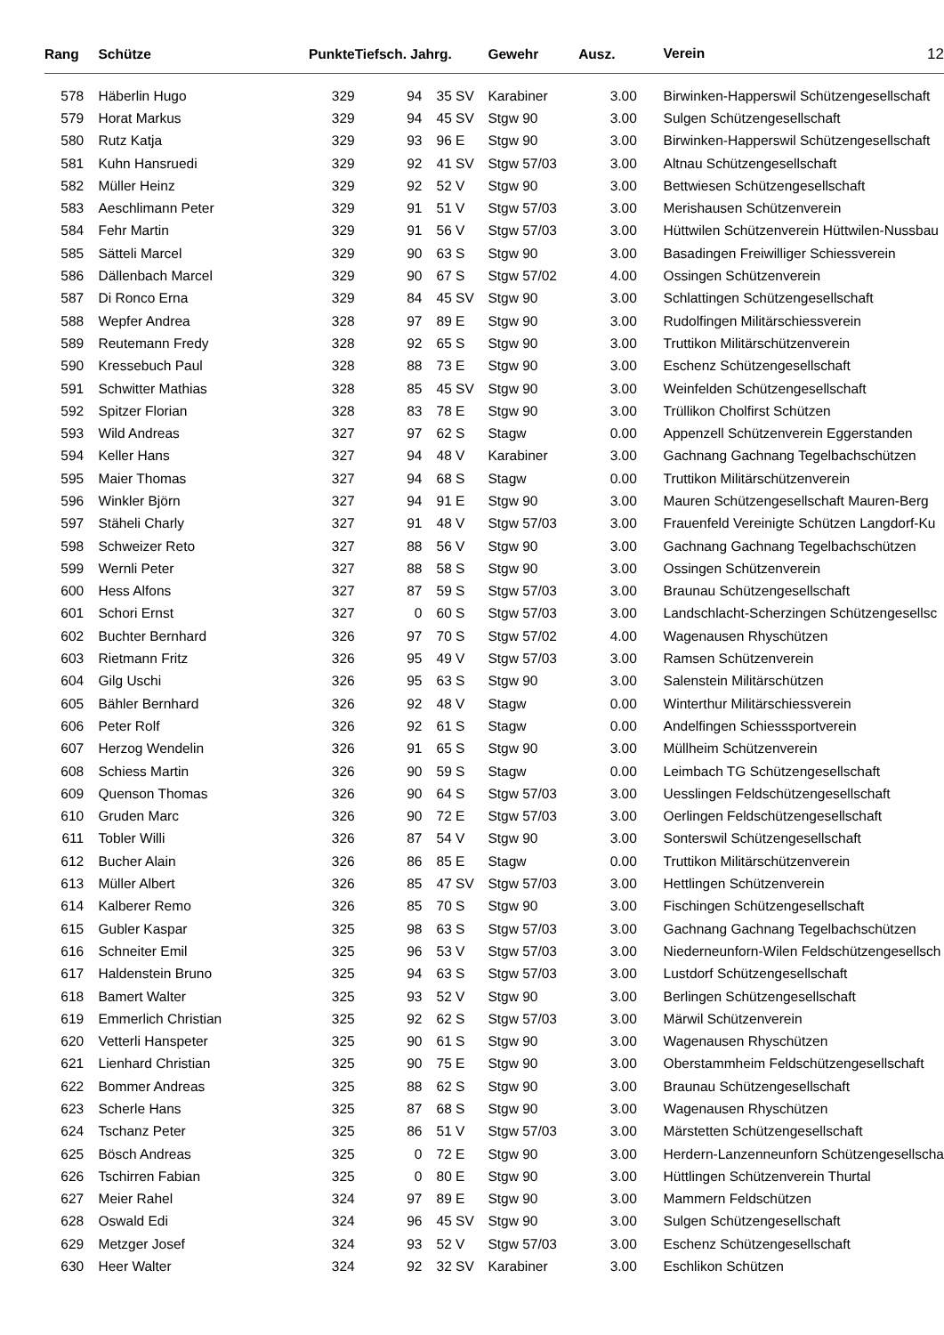| Rang | | Schütze | Punkte | Tiefsch. Jahrg. | | | Gewehr | Ausz. | | Verein 12 |
| --- | --- | --- | --- | --- | --- | --- | --- | --- | --- | --- |
| 578 | | Häberlin Hugo | 329 | 94 | 35 | SV | Karabiner | 3.00 | | Birwinken-Happerswil Schützengesellschaft |
| 579 | | Horat Markus | 329 | 94 | 45 | SV | Stgw 90 | 3.00 | | Sulgen Schützengesellschaft |
| 580 | | Rutz Katja | 329 | 93 | 96 | E | Stgw 90 | 3.00 | | Birwinken-Happerswil Schützengesellschaft |
| 581 | | Kuhn Hansruedi | 329 | 92 | 41 | SV | Stgw 57/03 | 3.00 | | Altnau Schützengesellschaft |
| 582 | | Müller Heinz | 329 | 92 | 52 | V | Stgw 90 | 3.00 | | Bettwiesen Schützengesellschaft |
| 583 | | Aeschlimann Peter | 329 | 91 | 51 | V | Stgw 57/03 | 3.00 | | Merishausen Schützenverein |
| 584 | | Fehr Martin | 329 | 91 | 56 | V | Stgw 57/03 | 3.00 | | Hüttwilen Schützenverein Hüttwilen-Nussbau |
| 585 | | Sätteli Marcel | 329 | 90 | 63 | S | Stgw 90 | 3.00 | | Basadingen Freiwilliger Schiessverein |
| 586 | | Dällenbach Marcel | 329 | 90 | 67 | S | Stgw 57/02 | 4.00 | | Ossingen Schützenverein |
| 587 | | Di Ronco Erna | 329 | 84 | 45 | SV | Stgw 90 | 3.00 | | Schlattingen Schützengesellschaft |
| 588 | | Wepfer Andrea | 328 | 97 | 89 | E | Stgw 90 | 3.00 | | Rudolfingen Militärschiessverein |
| 589 | | Reutemann Fredy | 328 | 92 | 65 | S | Stgw 90 | 3.00 | | Truttikon Militärschützenverein |
| 590 | | Kressebuch Paul | 328 | 88 | 73 | E | Stgw 90 | 3.00 | | Eschenz Schützengesellschaft |
| 591 | | Schwitter Mathias | 328 | 85 | 45 | SV | Stgw 90 | 3.00 | | Weinfelden Schützengesellschaft |
| 592 | | Spitzer Florian | 328 | 83 | 78 | E | Stgw 90 | 3.00 | | Trüllikon Cholfirst Schützen |
| 593 | | Wild Andreas | 327 | 97 | 62 | S | Stagw | 0.00 | | Appenzell Schützenverein Eggerstanden |
| 594 | | Keller Hans | 327 | 94 | 48 | V | Karabiner | 3.00 | | Gachnang Gachnang Tegelbachschützen |
| 595 | | Maier Thomas | 327 | 94 | 68 | S | Stagw | 0.00 | | Truttikon Militärschützenverein |
| 596 | | Winkler Björn | 327 | 94 | 91 | E | Stgw 90 | 3.00 | | Mauren Schützengesellschaft Mauren-Berg |
| 597 | | Stäheli Charly | 327 | 91 | 48 | V | Stgw 57/03 | 3.00 | | Frauenfeld Vereinigte Schützen Langdorf-Ku |
| 598 | | Schweizer Reto | 327 | 88 | 56 | V | Stgw 90 | 3.00 | | Gachnang Gachnang Tegelbachschützen |
| 599 | | Wernli Peter | 327 | 88 | 58 | S | Stgw 90 | 3.00 | | Ossingen Schützenverein |
| 600 | | Hess Alfons | 327 | 87 | 59 | S | Stgw 57/03 | 3.00 | | Braunau Schützengesellschaft |
| 601 | | Schori Ernst | 327 | 0 | 60 | S | Stgw 57/03 | 3.00 | | Landschlacht-Scherzingen Schützengesellsc |
| 602 | | Buchter Bernhard | 326 | 97 | 70 | S | Stgw 57/02 | 4.00 | | Wagenausen Rhyschützen |
| 603 | | Rietmann Fritz | 326 | 95 | 49 | V | Stgw 57/03 | 3.00 | | Ramsen Schützenverein |
| 604 | | Gilg Uschi | 326 | 95 | 63 | S | Stgw 90 | 3.00 | | Salenstein Militärschützen |
| 605 | | Bähler Bernhard | 326 | 92 | 48 | V | Stagw | 0.00 | | Winterthur Militärschiessverein |
| 606 | | Peter Rolf | 326 | 92 | 61 | S | Stagw | 0.00 | | Andelfingen Schiesssportverein |
| 607 | | Herzog Wendelin | 326 | 91 | 65 | S | Stgw 90 | 3.00 | | Müllheim Schützenverein |
| 608 | | Schiess Martin | 326 | 90 | 59 | S | Stagw | 0.00 | | Leimbach TG Schützengesellschaft |
| 609 | | Quenson Thomas | 326 | 90 | 64 | S | Stgw 57/03 | 3.00 | | Uesslingen Feldschützengesellschaft |
| 610 | | Gruden Marc | 326 | 90 | 72 | E | Stgw 57/03 | 3.00 | | Oerlingen Feldschützengesellschaft |
| 611 | | Tobler Willi | 326 | 87 | 54 | V | Stgw 90 | 3.00 | | Sonterswil Schützengesellschaft |
| 612 | | Bucher Alain | 326 | 86 | 85 | E | Stagw | 0.00 | | Truttikon Militärschützenverein |
| 613 | | Müller Albert | 326 | 85 | 47 | SV | Stgw 57/03 | 3.00 | | Hettlingen Schützenverein |
| 614 | | Kalberer Remo | 326 | 85 | 70 | S | Stgw 90 | 3.00 | | Fischingen Schützengesellschaft |
| 615 | | Gubler Kaspar | 325 | 98 | 63 | S | Stgw 57/03 | 3.00 | | Gachnang Gachnang Tegelbachschützen |
| 616 | | Schneiter Emil | 325 | 96 | 53 | V | Stgw 57/03 | 3.00 | | Niederneunforn-Wilen Feldschützengesellsch |
| 617 | | Haldenstein Bruno | 325 | 94 | 63 | S | Stgw 57/03 | 3.00 | | Lustdorf Schützengesellschaft |
| 618 | | Bamert Walter | 325 | 93 | 52 | V | Stgw 90 | 3.00 | | Berlingen Schützengesellschaft |
| 619 | | Emmerlich Christian | 325 | 92 | 62 | S | Stgw 57/03 | 3.00 | | Märwil Schützenverein |
| 620 | | Vetterli Hanspeter | 325 | 90 | 61 | S | Stgw 90 | 3.00 | | Wagenausen Rhyschützen |
| 621 | | Lienhard Christian | 325 | 90 | 75 | E | Stgw 90 | 3.00 | | Oberstammheim Feldschützengesellschaft |
| 622 | | Bommer Andreas | 325 | 88 | 62 | S | Stgw 90 | 3.00 | | Braunau Schützengesellschaft |
| 623 | | Scherle Hans | 325 | 87 | 68 | S | Stgw 90 | 3.00 | | Wagenausen Rhyschützen |
| 624 | | Tschanz Peter | 325 | 86 | 51 | V | Stgw 57/03 | 3.00 | | Märstetten Schützengesellschaft |
| 625 | | Bösch Andreas | 325 | 0 | 72 | E | Stgw 90 | 3.00 | | Herdern-Lanzenneunforn Schützengesellscha |
| 626 | | Tschirren Fabian | 325 | 0 | 80 | E | Stgw 90 | 3.00 | | Hüttlingen Schützenverein Thurtal |
| 627 | | Meier Rahel | 324 | 97 | 89 | E | Stgw 90 | 3.00 | | Mammern Feldschützen |
| 628 | | Oswald Edi | 324 | 96 | 45 | SV | Stgw 90 | 3.00 | | Sulgen Schützengesellschaft |
| 629 | | Metzger Josef | 324 | 93 | 52 | V | Stgw 57/03 | 3.00 | | Eschenz Schützengesellschaft |
| 630 | | Heer Walter | 324 | 92 | 32 | SV | Karabiner | 3.00 | | Eschlikon Schützen |